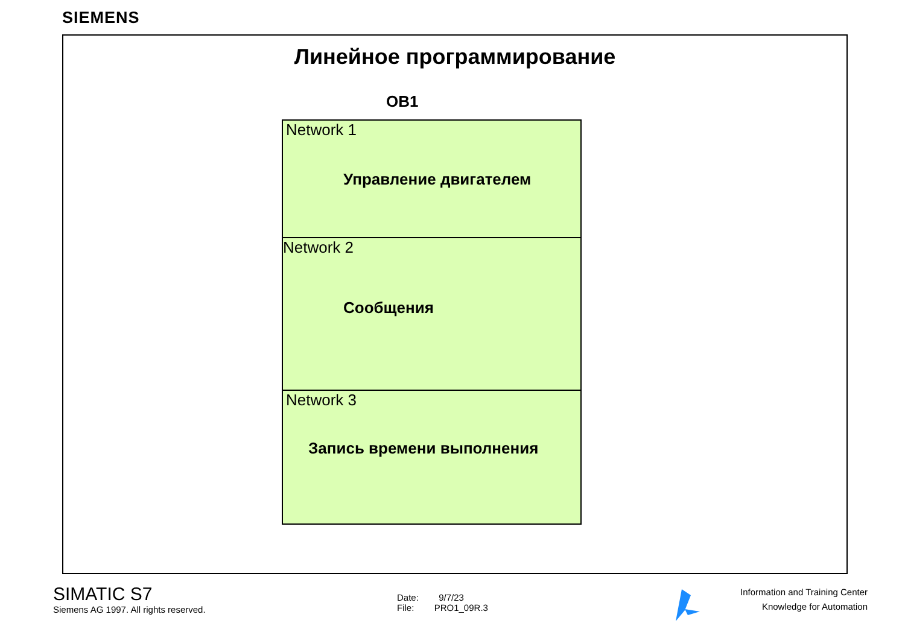SIEMENS
Линейное программирование
OB1
Network 1
Управление двигателем
Network 2
Сообщения
Network 3
Запись времени выполнения
SIMATIC S7
Siemens AG 1997. All rights reserved.
Date: 9/7/23
File: PRO1_09R.3
Information and Training Center
Knowledge for Automation